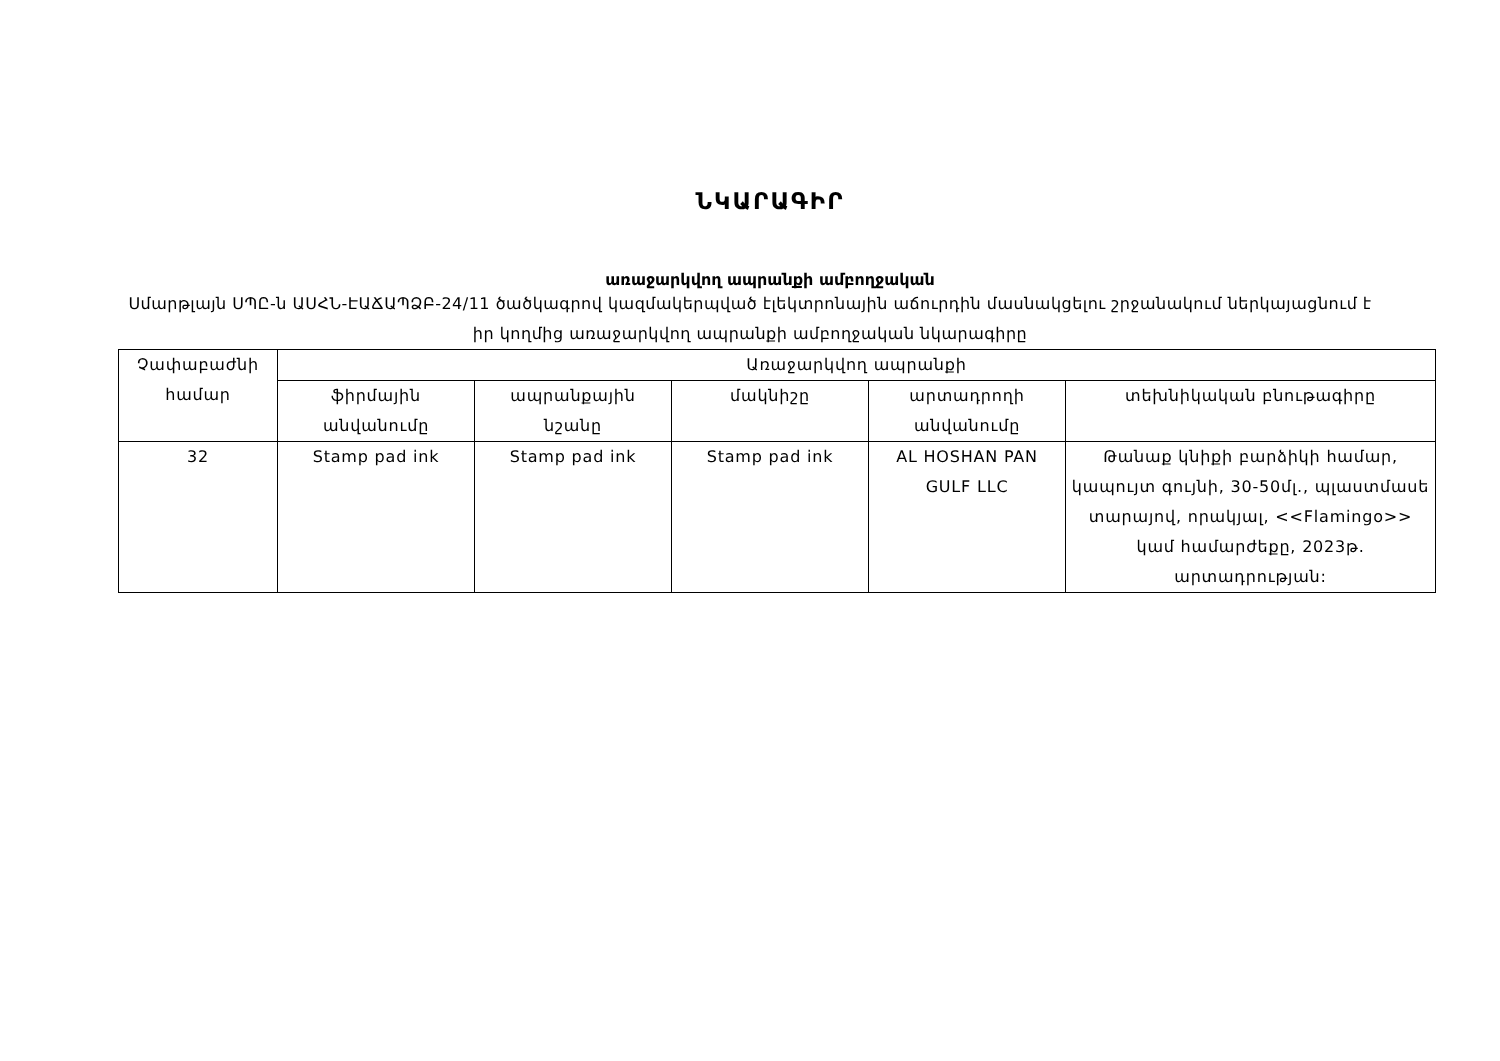ՆԿԱՐԱԳԻՐ
առաջարկվող ապրանքի ամբողջական
Սմարթլայն ՍՊԸ-ն ԱՍՀՆ-ԷԱՃԱՊՁԲ-24/11 ծածկագրով կազմակերպված էլեկտրոնային աճուրդին մասնակցելու շրջանակում ներկայացնում է իր կողմից առաջարկվող ապրանքի ամբողջական նկարագիրը
| Չափաբաժնի համար | Առաջարկվող ապրանքի | | | | |
| --- | --- | --- | --- | --- | --- |
| | ֆիրմային անվանումը | ապրանքային նշանը | մակնիշը | արտադրողի անվանումը | տեխնիկական բնութագիրը |
| 32 | Stamp pad ink | Stamp pad ink | Stamp pad ink | AL HOSHAN PAN GULF LLC | Թանաք կնիքի բարձիկի համար, կապույտ գույնի, 30-50մլ., պլաստմասե տարայով, որակյալ, <<Flamingo>> կամ համարժեքը, 2023թ. արտադրության: |